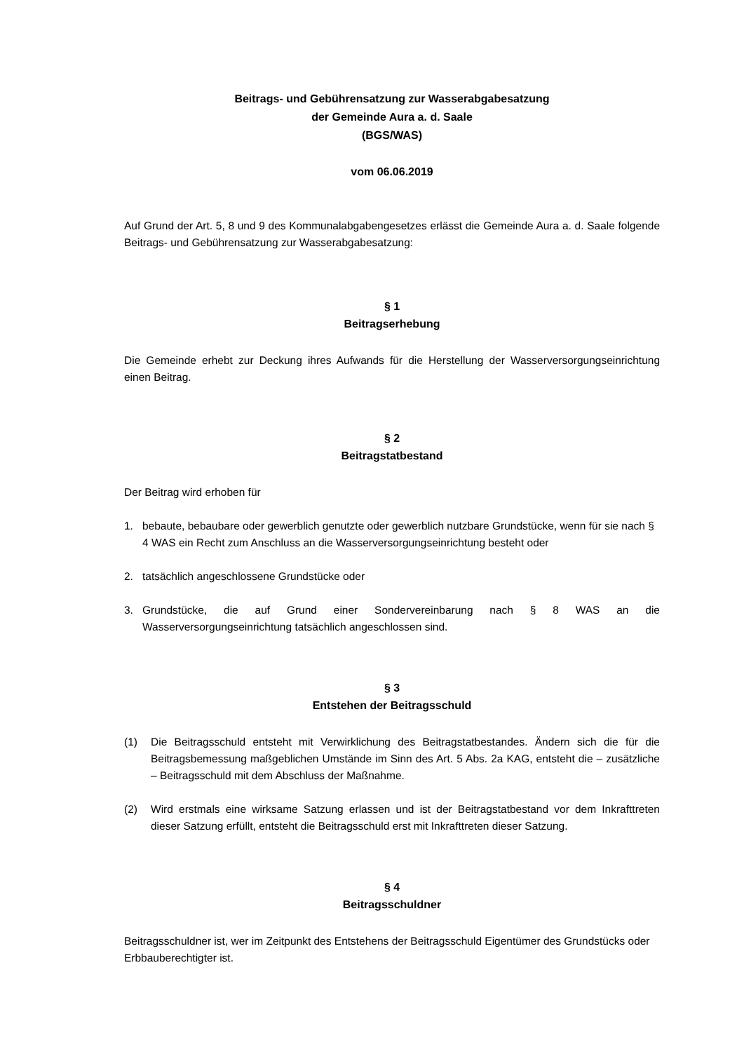Beitrags- und Gebührensatzung zur Wasserabgabesatzung
der Gemeinde Aura a. d. Saale
(BGS/WAS)
vom 06.06.2019
Auf Grund der Art. 5, 8 und 9 des Kommunalabgabengesetzes erlässt die Gemeinde Aura a. d. Saale folgende Beitrags- und Gebührensatzung zur Wasserabgabesatzung:
§ 1
Beitragserhebung
Die Gemeinde erhebt zur Deckung ihres Aufwands für die Herstellung der Wasserversorgungseinrichtung einen Beitrag.
§ 2
Beitragstatbestand
Der Beitrag wird erhoben für
1. bebaute, bebaubare oder gewerblich genutzte oder gewerblich nutzbare Grundstücke, wenn für sie nach § 4 WAS ein Recht zum Anschluss an die Wasserversorgungseinrichtung besteht oder
2. tatsächlich angeschlossene Grundstücke oder
3. Grundstücke, die auf Grund einer Sondervereinbarung nach § 8 WAS an die Wasserversorgungseinrichtung tatsächlich angeschlossen sind.
§ 3
Entstehen der Beitragsschuld
(1) Die Beitragsschuld entsteht mit Verwirklichung des Beitragstatbestandes. Ändern sich die für die Beitragsbemessung maßgeblichen Umstände im Sinn des Art. 5 Abs. 2a KAG, entsteht die – zusätzliche – Beitragsschuld mit dem Abschluss der Maßnahme.
(2) Wird erstmals eine wirksame Satzung erlassen und ist der Beitragstatbestand vor dem Inkrafttreten dieser Satzung erfüllt, entsteht die Beitragsschuld erst mit Inkrafttreten dieser Satzung.
§ 4
Beitragsschuldner
Beitragsschuldner ist, wer im Zeitpunkt des Entstehens der Beitragsschuld Eigentümer des Grundstücks oder Erbbauberechtigter ist.